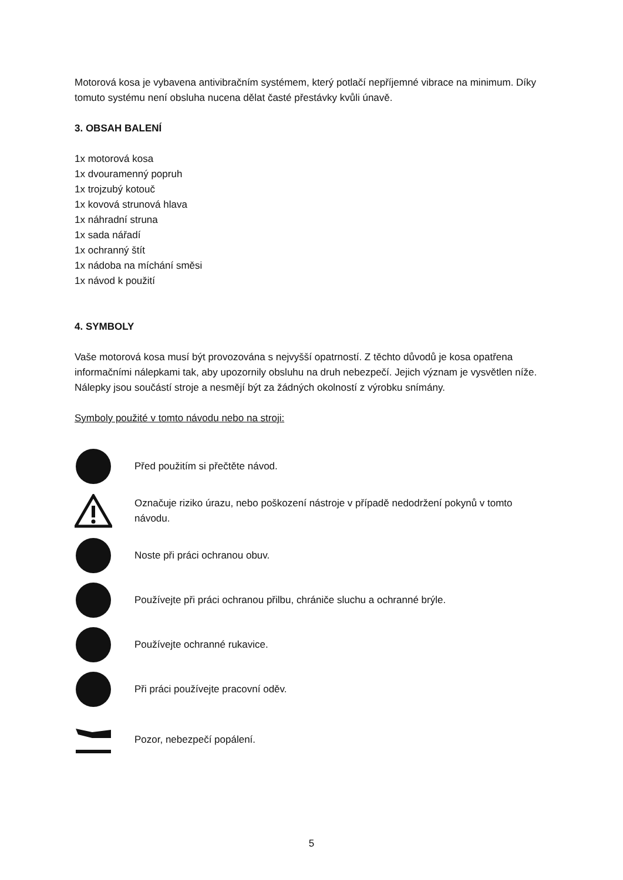Motorová kosa je vybavena antivibračním systémem, který potlačí nepříjemné vibrace na minimum. Díky tomuto systému není obsluha nucena dělat časté přestávky kvůli únavě.
3. OBSAH BALENÍ
1x motorová kosa
1x dvouramenný popruh
1x trojzubý kotouč
1x kovová strunová hlava
1x náhradní struna
1x sada nářadí
1x ochranný štít
1x nádoba na míchání směsi
1x návod k použití
4. SYMBOLY
Vaše motorová kosa musí být provozována s nejvyšší opatrností. Z těchto důvodů je kosa opatřena informačními nálepkami tak, aby upozornily obsluhu na druh nebezpečí. Jejich význam je vysvětlen níže.
Nálepky jsou součástí stroje a nesmějí být za žádných okolností z výrobku snímány.
Symboly použité v tomto návodu nebo na stroji:
Před použitím si přečtěte návod.
Označuje riziko úrazu, nebo poškození nástroje v případě nedodržení pokynů v tomto návodu.
Noste při práci ochranou obuv.
Používejte při práci ochranou přilbu, chrániče sluchu a ochranné brýle.
Používejte ochranné rukavice.
Při práci používejte pracovní oděv.
Pozor, nebezpečí popálení.
5